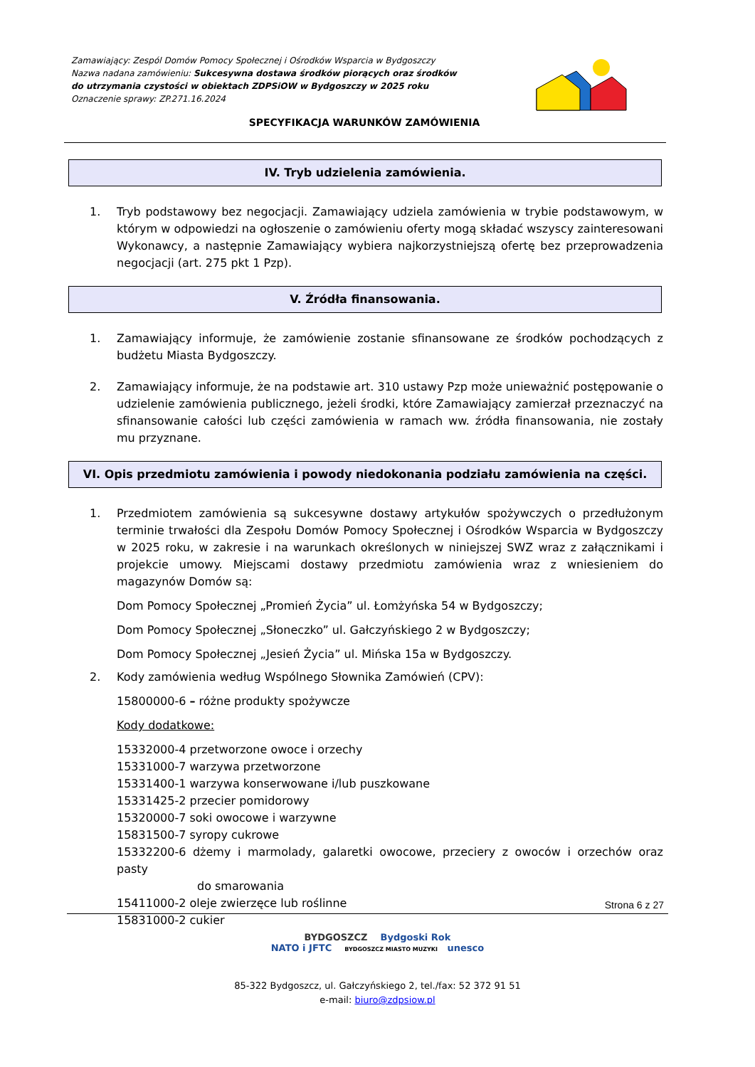Zamawiający: Zespól Domów Pomocy Społecznej i Ośrodków Wsparcia w Bydgoszczy
Nazwa nadana zamówieniu: Sukcesywna dostawa środków piorących oraz środków
do utrzymania czystości w obiektach ZDPSiOW w Bydgoszczy w 2025 roku
Oznaczenie sprawy: ZP.271.16.2024
SPECYFIKACJA WARUNKÓW ZAMÓWIENIA
IV. Tryb udzielenia zamówienia.
1. Tryb podstawowy bez negocjacji. Zamawiający udziela zamówienia w trybie podstawowym, w którym w odpowiedzi na ogłoszenie o zamówieniu oferty mogą składać wszyscy zainteresowani Wykonawcy, a następnie Zamawiający wybiera najkorzystniejszą ofertę bez przeprowadzenia negocjacji (art. 275 pkt 1 Pzp).
V. Źródła finansowania.
1. Zamawiający informuje, że zamówienie zostanie sfinansowane ze środków pochodzących z budżetu Miasta Bydgoszczy.
2. Zamawiający informuje, że na podstawie art. 310 ustawy Pzp może unieważnić postępowanie o udzielenie zamówienia publicznego, jeżeli środki, które Zamawiający zamierzał przeznaczyć na sfinansowanie całości lub części zamówienia w ramach ww. źródła finansowania, nie zostały mu przyznane.
VI. Opis przedmiotu zamówienia i powody niedokonania podziału zamówienia na części.
1. Przedmiotem zamówienia są sukcesywne dostawy artykułów spożywczych o przedłużonym terminie trwałości dla Zespołu Domów Pomocy Społecznej i Ośrodków Wsparcia w Bydgoszczy w 2025 roku, w zakresie i na warunkach określonych w niniejszej SWZ wraz z załącznikami i projekcie umowy. Miejscami dostawy przedmiotu zamówienia wraz z wniesieniem do magazynów Domów są:
Dom Pomocy Społecznej „Promień Życia” ul. Łomżyńska 54 w Bydgoszczy;
Dom Pomocy Społecznej „Słoneczko” ul. Gałczyńskiego 2 w Bydgoszczy;
Dom Pomocy Społecznej „Jesień Życia” ul. Mińska 15a w Bydgoszczy.
2. Kody zamówienia według Wspólnego Słownika Zamówień (CPV):
15800000-6 – różne produkty spożywcze
Kody dodatkowe:
15332000-4 przetworzone owoce i orzechy
15331000-7 warzywa przetworzone
15331400-1 warzywa konserwowane i/lub puszkowane
15331425-2 przecier pomidorowy
15320000-7 soki owocowe i warzywne
15831500-7 syropy cukrowe
15332200-6 dżemy i marmolady, galaretki owocowe, przeciery z owoców i orzechów oraz pasty
do smarowania
15411000-2 oleje zwierzęce lub roślinne
15831000-2 cukier
Strona 6 z 27
BYDGOSZCZ Bydgoski Rok
NATO i JFTC BYDGOSZCZ MIASTO MUZYKI unesco
85-322 Bydgoszcz, ul. Gałczyńskiego 2, tel./fax: 52 372 91 51
e-mail: biuro@zdpsiow.pl